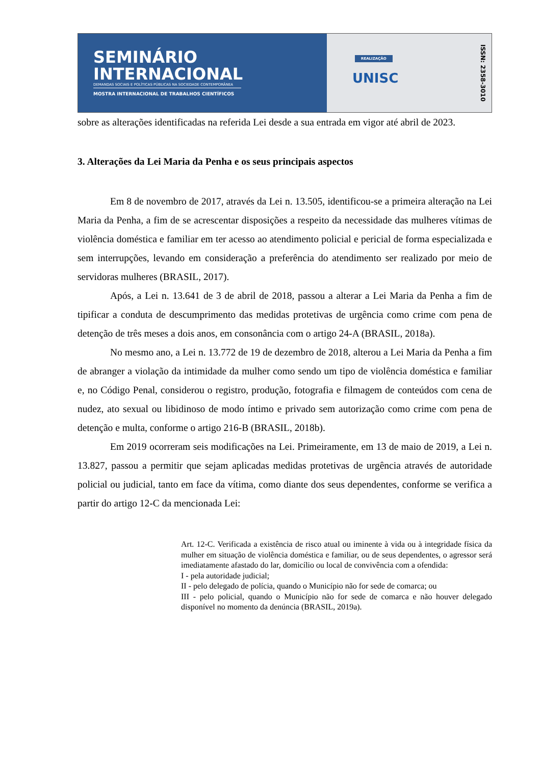SEMINÁRIO
INTERNACIONAL
DEMANDAS SOCIAIS E POLÍTICAS PÚBLICAS NA SOCIEDADE CONTEMPORÂNEA
MOSTRA INTERNACIONAL DE TRABALHOS CIENTÍFICOS
REALIZAÇÃO
UNISC
ISSN: 2358-3010
sobre as alterações identificadas na referida Lei desde a sua entrada em vigor até abril de 2023.
3. Alterações da Lei Maria da Penha e os seus principais aspectos
Em 8 de novembro de 2017, através da Lei n. 13.505, identificou-se a primeira alteração na Lei Maria da Penha, a fim de se acrescentar disposições a respeito da necessidade das mulheres vítimas de violência doméstica e familiar em ter acesso ao atendimento policial e pericial de forma especializada e sem interrupções, levando em consideração a preferência do atendimento ser realizado por meio de servidoras mulheres (BRASIL, 2017).
Após, a Lei n. 13.641 de 3 de abril de 2018, passou a alterar a Lei Maria da Penha a fim de tipificar a conduta de descumprimento das medidas protetivas de urgência como crime com pena de detenção de três meses a dois anos, em consonância com o artigo 24-A (BRASIL, 2018a).
No mesmo ano, a Lei n. 13.772 de 19 de dezembro de 2018, alterou a Lei Maria da Penha a fim de abranger a violação da intimidade da mulher como sendo um tipo de violência doméstica e familiar e, no Código Penal, considerou o registro, produção, fotografia e filmagem de conteúdos com cena de nudez, ato sexual ou libidinoso de modo íntimo e privado sem autorização como crime com pena de detenção e multa, conforme o artigo 216-B (BRASIL, 2018b).
Em 2019 ocorreram seis modificações na Lei. Primeiramente, em 13 de maio de 2019, a Lei n. 13.827, passou a permitir que sejam aplicadas medidas protetivas de urgência através de autoridade policial ou judicial, tanto em face da vítima, como diante dos seus dependentes, conforme se verifica a partir do artigo 12-C da mencionada Lei:
Art. 12-C. Verificada a existência de risco atual ou iminente à vida ou à integridade física da mulher em situação de violência doméstica e familiar, ou de seus dependentes, o agressor será imediatamente afastado do lar, domicílio ou local de convivência com a ofendida:
I - pela autoridade judicial;
II - pelo delegado de polícia, quando o Município não for sede de comarca; ou
III - pelo policial, quando o Município não for sede de comarca e não houver delegado disponível no momento da denúncia (BRASIL, 2019a).